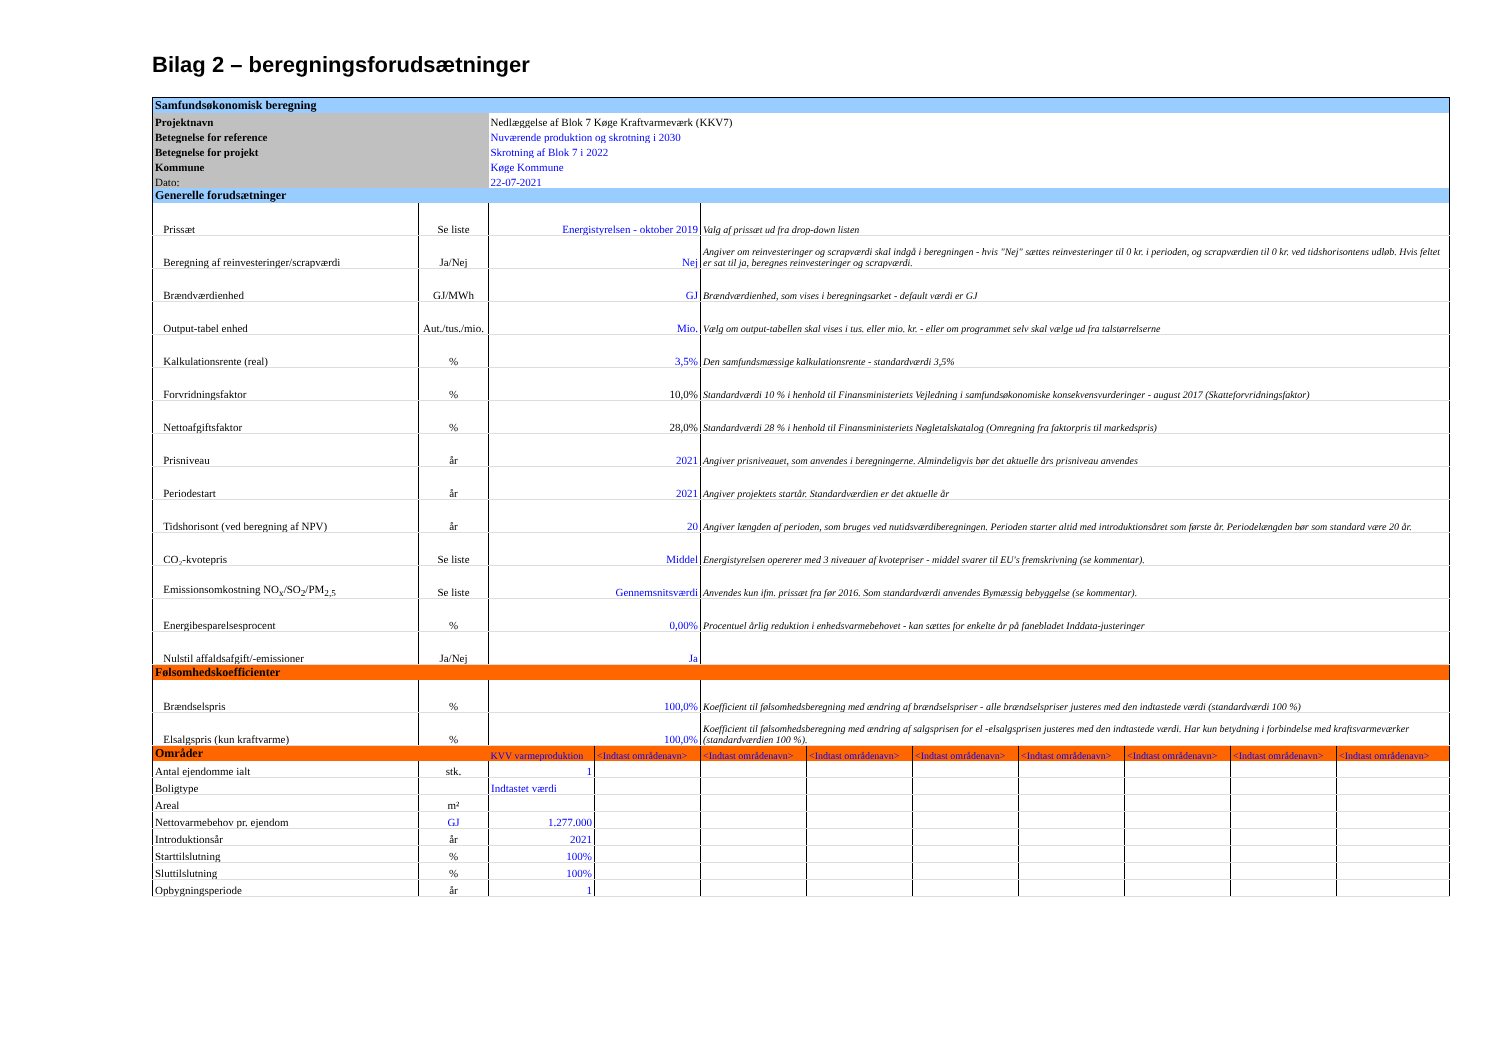Bilag 2 – beregningsforudsætninger
| Samfundsøkonomisk beregning | | | | | | | | | | |
| Projektnavn | | Nedlæggelse af Blok 7 Køge Kraftvarmeværk (KKV7) | | | | | | | | |
| Betegnelse for reference | | Nuværende produktion og skrotning i 2030 | | | | | | | | |
| Betegnelse for projekt | | Skrotning af Blok 7 i 2022 | | | | | | | | |
| Kommune | | Køge Kommune | | | | | | | | |
| Dato: | | 22-07-2021 | | | | | | | | |
| Generelle forudsætninger | | | | | | | | | | |
| Prissæt | Se liste | Energistyrelsen - oktober 2019 | | Valg af prissæt ud fra drop-down listen | | | | | | |
| Beregning af reinvesteringer/scrapværdi | Ja/Nej | Nej | | Angiver om reinvesteringer og scrapværdi skal indgå i beregningen - hvis "Nej" sættes reinvesteringer til 0 kr. i perioden, og scrapværdien til 0 kr. ved tidshorisontens udløb. Hvis feltet er sat til ja, beregnes reinvesteringer og scrapværdi. | | | | | | |
| Brændværdienhed | GJ/MWh | GJ | | Brændværdienhed, som vises i beregningsarket - default værdi er GJ | | | | | | |
| Output-tabel enhed | Aut./tus./mio. | Mio. | | Vælg om output-tabellen skal vises i tus. eller mio. kr. - eller om programmet selv skal vælge ud fra talstørrelserne | | | | | | |
| Kalkulationsrente (real) | % | 3,5% | | Den samfundsmæssige kalkulationsrente - standardværdi 3,5% | | | | | | |
| Forvridningsfaktor | % | 10,0% | | Standardværdi 10 % i henhold til Finansministeriets Vejledning i samfundsøkonomiske konsekvensvurderinger - august 2017 (Skatteforvridningsfaktor) | | | | | | |
| Nettoafgiftsfaktor | % | 28,0% | | Standardværdi 28 % i henhold til Finansministeriets Nøgletalskatalog (Omregning fra faktorpris til markedspris) | | | | | | |
| Prisniveau | år | 2021 | | Angiver prisniveauet, som anvendes i beregningerne. Almindeligvis bør det aktuelle års prisniveau anvendes | | | | | | |
| Periodestart | år | 2021 | | Angiver projektets startår. Standardværdien er det aktuelle år | | | | | | |
| Tidshorisont (ved beregning af NPV) | år | 20 | | Angiver længden af perioden, som bruges ved nutidsværdiberegningen. Perioden starter altid med introduktionsåret som første år. Periodelængden bør som standard være 20 år. | | | | | | |
| CO₂-kvotepris | Se liste | Middel | | Energistyrelsen opererer med 3 niveauer af kvotepriser - middel svarer til EU's fremskrivning (se kommentar). | | | | | | |
| Emissionsomkostning NO<sub>x</sub>/SO<sub>2</sub>/PM<sub>2,5</sub> | Se liste | Gennemsnitsværdi | | Anvendes kun ifm. prissæt fra før 2016. Som standardværdi anvendes Bymæssig bebyggelse (se kommentar). | | | | | | |
| Energibesparelsesprocent | % | 0,00% | | Procentuel årlig reduktion i enhedsvarmebehovet - kan sættes for enkelte år på fanebladet Inddata-justeringer | | | | | | |
| Nulstil affaldsafgift/-emissioner | Ja/Nej | Ja | | | | | | | | |
| Følsomhedskoefficienter | | | | | | | | | | |
| Brændselspris | % | 100,0% | | Koefficient til følsomhedsberegning med ændring af brændselspriser - alle brændselspriser justeres med den indtastede værdi (standardværdi 100 %) | | | | | | |
| Elsalgspris (kun kraftvarme) | % | 100,0% | | Koefficient til følsomhedsberegning med ændring af salgsprisen for el -elsalgsprisen justeres med den indtastede værdi. Har kun betydning i forbindelse med kraftsvarmeværker (standardværdien 100 %). | | | | | | |
| Områder | | KVV varmeproduktion | <Indtast områdenavn> | <Indtast områdenavn> | <Indtast områdenavn> | <Indtast områdenavn> | <Indtast områdenavn> | <Indtast områdenavn> | <Indtast områdenavn> | <Indtast områdenavn> |
| Antal ejendomme ialt | stk. | 1 | | | | | | | | |
| Boligtype | | Indtastet værdi | | | | | | | | |
| Areal | m² | | | | | | | | | |
| Nettovarmebehov pr. ejendom | GJ | 1.277.000 | | | | | | | | |
| Introduktionsår | år | 2021 | | | | | | | | |
| Starttilslutning | % | 100% | | | | | | | | |
| Sluttilslutning | % | 100% | | | | | | | | |
| Opbygningsperiode | år | 1 | | | | | | | | |